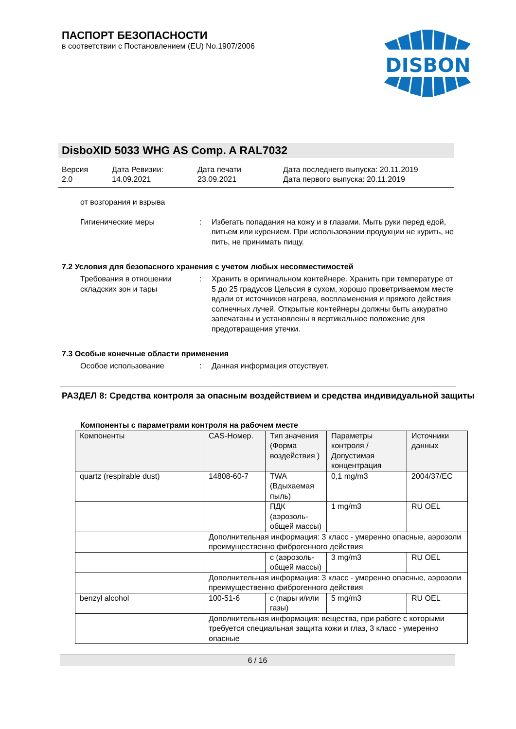ПАСПОРТ БЕЗОПАСНОСТИ
в соответствии с Постановлением (EU) No.1907/2006
DISBON
DisboXID 5033 WHG AS Comp. A RAL7032
Версия
2.0
Дата Ревизии:
14.09.2021
Дата печати
23.09.2021
Дата последнего выпуска: 20.11.2019
Дата первого выпуска: 20.11.2019
от возгорания и взрыва
Гигиенические меры : Избегать попадания на кожу и в глазами. Мыть руки перед едой, питьем или курением. При использовании продукции не курить, не пить, не принимать пищу.
7.2 Условия для безопасного хранения с учетом любых несовместимостей
Требования в отношении складских зон и тары
: Хранить в оригинальном контейнере. Хранить при температуре от 5 до 25 градусов Цельсия в сухом, хорошо проветриваемом месте вдали от источников нагрева, воспламенения и прямого действия солнечных лучей. Открытые контейнеры должны быть аккуратно запечатаны и установлены в вертикальное положение для предотвращения утечки.
7.3 Особые конечные области применения
Особое использование : Данная информация отсуствует.
РАЗДЕЛ 8: Средства контроля за опасным воздействием и средства индивидуальной защиты
Компоненты с параметрами контроля на рабочем месте
| Компоненты | CAS-Номер. | Тип значения (Формa воздействия ) | Параметры контроля / Допустимая концентрация | Источники данных |
| --- | --- | --- | --- | --- |
| quartz (respirable dust) | 14808-60-7 | TWA (Вдыхаемая пыль) | 0,1 mg/m3 | 2004/37/EC |
| | | ПДК (аэрозоль-общей массы) | 1 mg/m3 | RU OEL |
| | Дополнительная информация: 3 класс - умеренно опасные, аэрозоли преимущественно фиброгенного действия | | | |
| | | с (аэрозоль-общей массы) | 3 mg/m3 | RU OEL |
| | Дополнительная информация: 3 класс - умеренно опасные, аэрозоли преимущественно фиброгенного действия | | | |
| benzyl alcohol | 100-51-6 | с (пары и/или газы) | 5 mg/m3 | RU OEL |
| | Дополнительная информация: вещества, при работе с которыми требуется специальная защита кожи и глаз, 3 класс - умеренно опасные | | | |
6 / 16